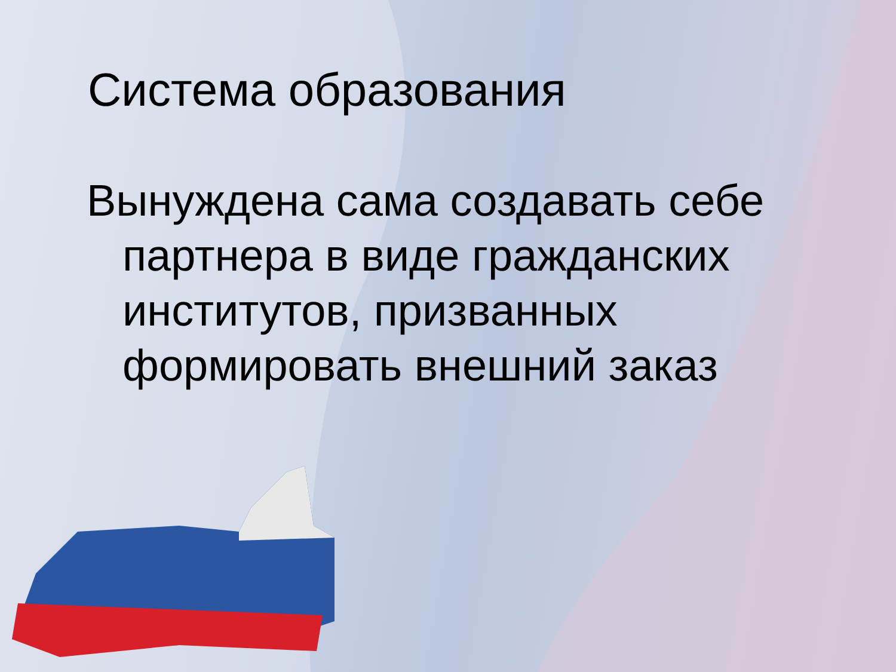Система образования
Вынуждена сама создавать себе партнера в виде гражданских институтов, призванных формировать внешний заказ